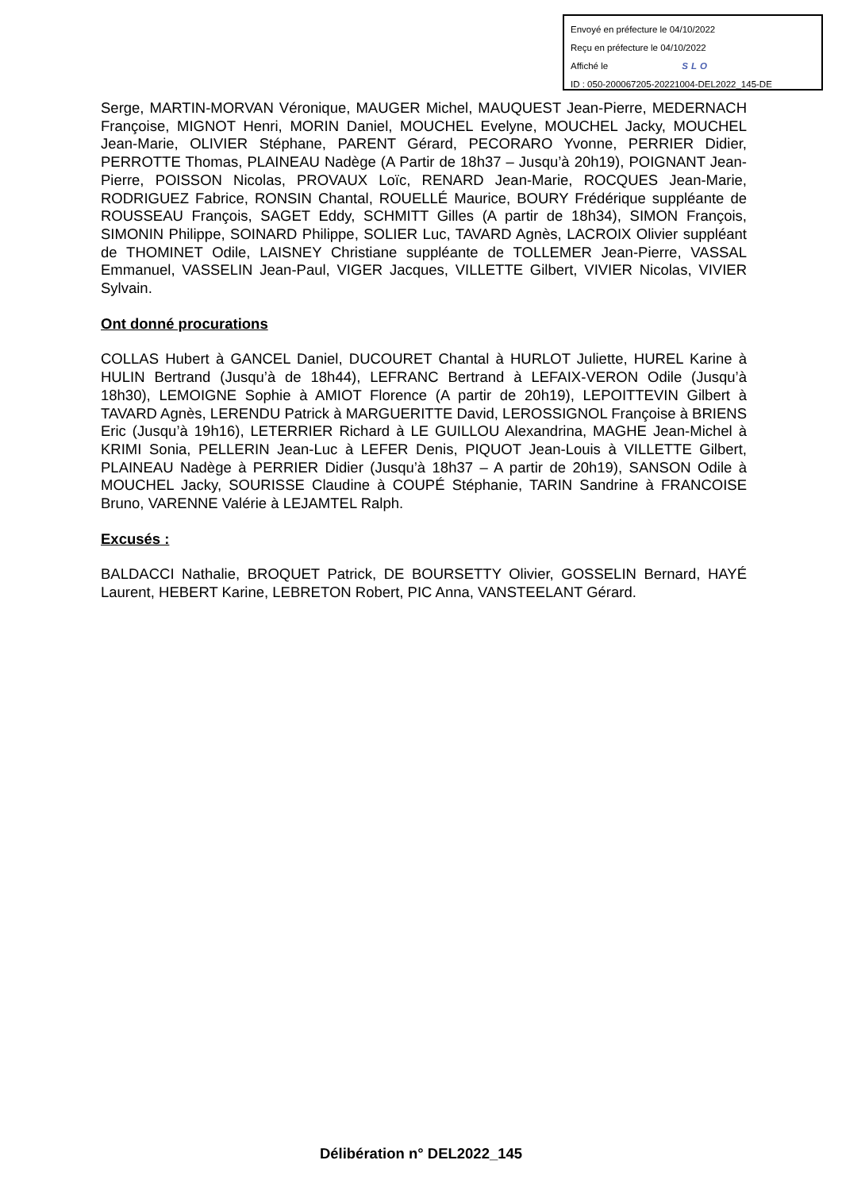Envoyé en préfecture le 04/10/2022
Reçu en préfecture le 04/10/2022
Affiché le SLO
ID : 050-200067205-20221004-DEL2022_145-DE
Serge, MARTIN-MORVAN Véronique, MAUGER Michel, MAUQUEST Jean-Pierre, MEDERNACH Françoise, MIGNOT Henri, MORIN Daniel, MOUCHEL Evelyne, MOUCHEL Jacky, MOUCHEL Jean-Marie, OLIVIER Stéphane, PARENT Gérard, PECORARO Yvonne, PERRIER Didier, PERROTTE Thomas, PLAINEAU Nadège (A Partir de 18h37 – Jusqu’à 20h19), POIGNANT Jean-Pierre, POISSON Nicolas, PROVAUX Loïc, RENARD Jean-Marie, ROCQUES Jean-Marie, RODRIGUEZ Fabrice, RONSIN Chantal, ROUELLÉ Maurice, BOURY Frédérique suppléante de ROUSSEAU François, SAGET Eddy, SCHMITT Gilles (A partir de 18h34), SIMON François, SIMONIN Philippe, SOINARD Philippe, SOLIER Luc, TAVARD Agnès, LACROIX Olivier suppléant de THOMINET Odile, LAISNEY Christiane suppléante de TOLLEMER Jean-Pierre, VASSAL Emmanuel, VASSELIN Jean-Paul, VIGER Jacques, VILLETTE Gilbert, VIVIER Nicolas, VIVIER Sylvain.
Ont donné procurations
COLLAS Hubert à GANCEL Daniel, DUCOURET Chantal à HURLOT Juliette, HUREL Karine à HULIN Bertrand (Jusqu’à de 18h44), LEFRANC Bertrand à LEFAIX-VERON Odile (Jusqu’à 18h30), LEMOIGNE Sophie à AMIOT Florence (A partir de 20h19), LEPOITTEVIN Gilbert à TAVARD Agnès, LERENDU Patrick à MARGUERITTE David, LEROSSIGNOL Françoise à BRIENS Eric (Jusqu’à 19h16), LETERRIER Richard à LE GUILLOU Alexandrina, MAGHE Jean-Michel à KRIMI Sonia, PELLERIN Jean-Luc à LEFER Denis, PIQUOT Jean-Louis à VILLETTE Gilbert, PLAINEAU Nadège à PERRIER Didier (Jusqu’à 18h37 – A partir de 20h19), SANSON Odile à MOUCHEL Jacky, SOURISSE Claudine à COUPÉ Stéphanie, TARIN Sandrine à FRANCOISE Bruno, VARENNE Valérie à LEJAMTEL Ralph.
Excusés :
BALDACCI Nathalie, BROQUET Patrick, DE BOURSETTY Olivier, GOSSELIN Bernard, HAYÉ Laurent, HEBERT Karine, LEBRETON Robert, PIC Anna, VANSTEELANT Gérard.
Délibération n° DEL2022_145